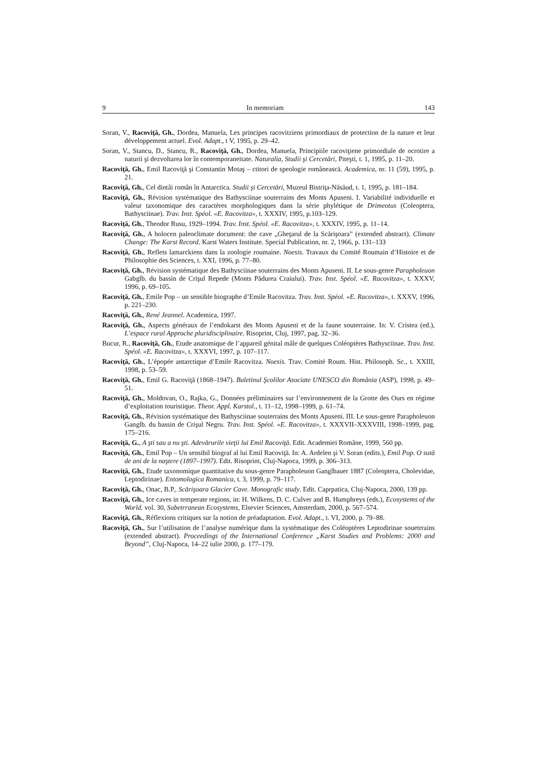9 In memoriam 143
Soran, V., Racoviţă, Gh., Dordea, Manuela, Les principes racovitziens primordiaux de protection de la nature et leur développement actuel. Evol. Adapt., t V, 1995, p. 29–42.
Soran, V., Stancu, D., Stancu, R., Racoviţă, Gh., Dordea, Manuela, Principiile racoviţiene primordiale de ocrotire a naturii şi dezvoltarea lor în contemporaneitate. Naturalia, Studii şi Cercetări, Piteşti, t. 1, 1995, p. 11–20.
Racoviţă, Gh., Emil Racoviţă şi Constantin Motaş – ctitori de speologie românească. Academica, nr. 11 (59), 1995, p. 21.
Racoviţă, Gh., Cel dintâi român în Antarctica. Studii şi Cercetări, Muzeul Bistriţa-Năsăud, t. 1, 1995, p. 181–184.
Racoviţă, Gh., Révision systématique des Bathysciinae souterrains des Monts Apuseni. I. Variabilité individuelle et valeur taxonomique des caractères morphologiques dans la série phylétique de Drimeotus (Coleoptera, Bathysciinae). Trav. Inst. Spéol. «E. Racovitza», t. XXXIV, 1995, p.103–129.
Racoviţă, Gh., Theodor Rusu, 1929–1994. Trav. Inst. Spéol. «E. Racovitza», t. XXXIV, 1995, p. 11–14.
Racoviţă, Gh., A holocen paleoclimate document: the cave „Gheţarul de la Scărişoara” (extended abstract). Climate Change: The Karst Record. Karst Waters Institute. Special Publication, nr. 2, 1966, p. 131–133
Racoviţă, Gh., Reflets lamarckiens dans la zoologie roumaine. Noesis. Travaux du Comité Roumain d’Histoire et de Philosophie des Sciences, t. XXI, 1996, p. 77–80.
Racoviţă, Gh., Révision systématique des Bathysciinae souterrains des Monts Apuseni. II. Le sous-genre Parapholeuon Gabglb. du bassin de Crişul Repede (Monts Pădurea Craiului). Trav. Inst. Spéol. «E. Racovitza», t. XXXV, 1996, p. 69–105.
Racoviţă, Gh., Emile Pop – un sensible biographe d’Emile Racovitza. Trav. Inst. Spéol. «E. Racovitza», t. XXXV, 1996, p. 221–230.
Racoviţă, Gh., René Jeannel. Academica, 1997.
Racoviţă, Gh., Aspects généraux de l’endokarst des Monts Apuseni et de la faune souterraine. In: V. Cristea (ed.), L’espace rural Approche pluridisciplinaire. Risoprint, Cluj, 1997, pag. 32–36.
Bucur, R., Racoviţă, Gh., Etude anatomique de l’appareil génital mâle de quelques Coléoptères Bathysciinae. Trav. Inst. Spéol. «E. Racovitza», t. XXXVI, 1997, p. 107–117.
Racoviţă, Gh., L’épopée antarctique d’Emile Racovitza. Noesis. Trav. Comité Roum. Hist. Philosoph. Sc., t. XXIII, 1998, p. 53–59.
Racoviţă, Gh., Emil G. Racoviţă (1868–1947). Buletinul Şcolilor Asociate UNESCO din România (ASP), 1998, p. 49–51.
Racoviţă, Gh., Moldovan, O., Rajka, G., Données préliminaires sur l’environnement de la Grotte des Ours en régime d’exploitation touristique. Theor. Appl. Karstol., t. 11–12, 1998–1999, p. 61–74.
Racoviţă, Gh., Révision systématique des Bathysciinae souterrains des Monts Apuseni. III. Le sous-genre Parapholeuon Ganglb. du bassin de Crişul Negru. Trav. Inst. Spéol. «E. Racovitza», t. XXXVII–XXXVIII, 1998–1999, pag. 175–216.
Racoviţă, G., A şti sau a nu şti. Adevărurile vieţii lui Emil Racoviţă. Edit. Academiei Române, 1999, 560 pp.
Racoviţă, Gh., Emil Pop – Un sensibil biograf al lui Emil Racoviţă. In: A. Ardelen şi V. Soran (edits.), Emil Pop. O sută de ani de la naştere (1897–1997). Edit. Risoprint, Cluj-Napoca, 1999, p. 306–313.
Racoviţă, Gh., Etude taxonomique quantitative du sous-genre Parapholeuon Ganglbauer 1887 (Coleoptera, Cholevidae, Leptodirinae). Entomologica Romanica, t. 3, 1999, p. 79–117.
Racoviţă, Gh., Onac, B.P., Scărişoara Glacier Cave. Monografic study. Edit. Caprpatica, Cluj-Napoca, 2000, 139 pp.
Racoviţă, Gh., Ice caves in temperate regions, in: H. Wilkens, D. C. Culver and B. Humphreys (eds.), Ecosystems of the World. vol. 30, Subetrranean Ecosystems, Elsevier Sciences, Amsterdam, 2000, p. 567–574.
Racoviţă, Gh., Réflexions critiques sur la notion de préadaptation. Evol. Adapt., t. VI, 2000, p. 79–88.
Racoviţă, Gh., Sur l’utilisation de l’analyse numérique dans la systématique des Coléoptères Leptodirinae souetrrains (extended abstract). Proceedings of the International Conference „Karst Studies and Problems: 2000 and Beyond”, Cluj-Napoca, 14–22 iulie 2000, p. 177–179.